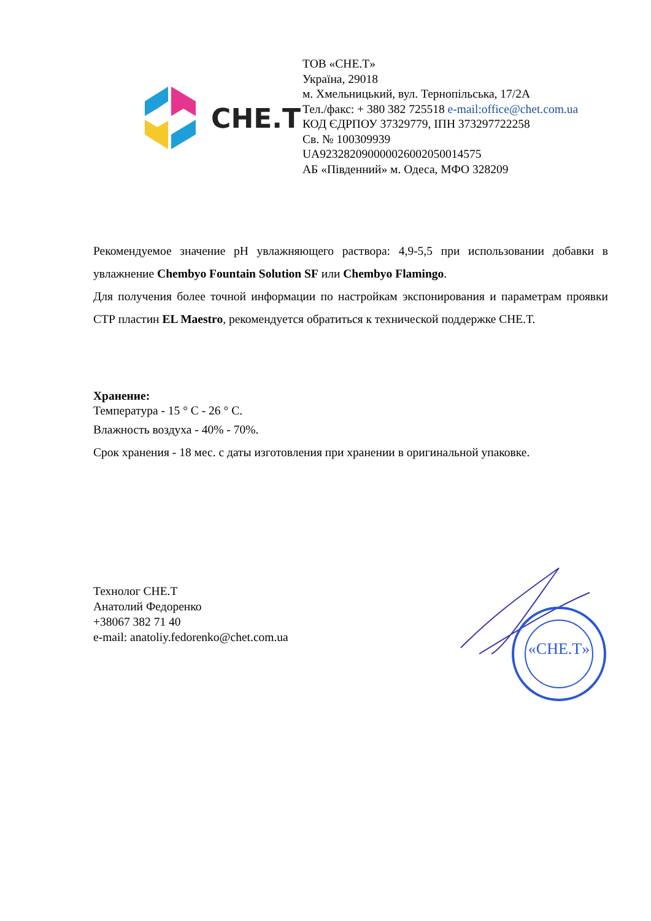CHE.T
ТОВ «CHE.T»
Україна, 29018
м. Хмельницький, вул. Тернопільська, 17/2А
Тел./факс: + 380 382 725518 e-mail:office@chet.com.ua
КОД ЄДРПОУ 37329779, ІПН 373297722258
Св. № 100309939
UA923282090000026002050014575
АБ «Південний» м. Одеса, МФО 328209
Рекомендуемое значение pH увлажняющего раствора: 4,9-5,5 при использовании добавки в увлажнение Chembyo Fountain Solution SF или Chembyo Flamingo.
Для получения более точной информации по настройкам экспонирования и параметрам проявки СТР пластин EL Maestro, рекомендуется обратиться к технической поддержке CHE.T.
Хранение:
Температура - 15 ° С - 26 ° С.
Влажность воздуха - 40% - 70%.
Срок хранения - 18 мес. с даты изготовления при хранении в оригинальной упаковке.
Технолог CHE.T
Анатолий Федоренко
+38067 382 71 40
e-mail: anatoliy.fedorenko@chet.com.ua
«CHE.T»